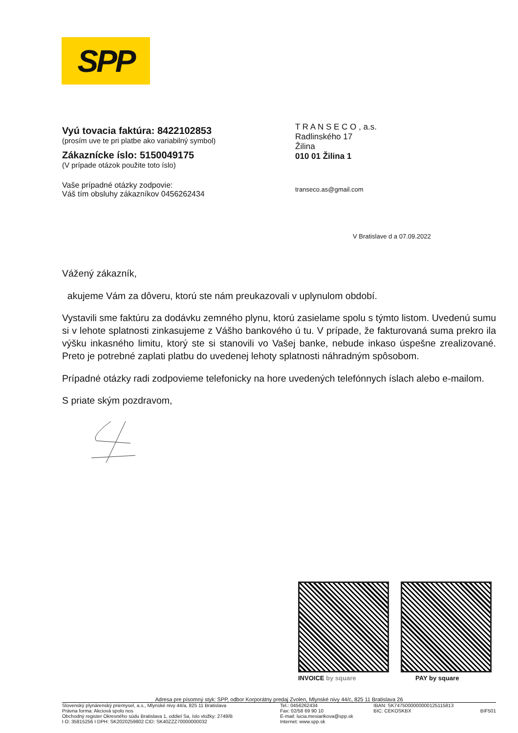SPP
Vyú tovacia faktúra: 8422102853
(prosím uve te pri platbe ako variabilný symbol)
Zákaznícke íslo: 5150049175
(V prípade otázok použite toto íslo)
Vaše prípadné otázky zodpovie:
Váš tím obsluhy zákazníkov 0456262434
T R A N S E C O , a.s.
Radlinského 17
Žilina
010 01 Žilina 1
transeco.as@gmail.com
V Bratislave d a 07.09.2022
Vážený zákazník,
akujeme Vám za dôveru, ktorú ste nám preukazovali v uplynulom období.
Vystavili sme faktúru za dodávku zemného plynu, ktorú zasielame spolu s týmto listom. Uvedenú sumu si v lehote splatnosti zinkasujeme z Vášho bankového ú tu. V prípade, že fakturovaná suma prekro ila výšku inkasného limitu, ktorý ste si stanovili vo Vašej banke, nebude inkaso úspešne zrealizované. Preto je potrebné zaplati platbu do uvedenej lehoty splatnosti náhradným spôsobom.
Prípadné otázky radi zodpovieme telefonicky na hore uvedených telefónnych íslach alebo e-mailom.
S priate ským pozdravom,
INVOICE by square PAY by square
Adresa pre písomný styk: SPP, odbor Korporátny predaj Zvolen, Mlynské nivy 44/c, 825 11 Bratislava 26
| Slovenský plynárenský priemysel, a.s., Mlynské nivy 44/a, 825 11 Bratislava Právna forma: Akciová spolo nos Obchodný register Okresného súdu Bratislava 1, oddiel Sa, íslo vložky: 2749/B I O: 35815256 I DPH: SK2020259802 CID: SK40ZZZ70000000032 | Tel.: 0456262434 Fax: 02/58 69 90 10 E-mail: lucia.mesiarikova@spp.sk Internet: www.spp.sk | IBAN: SK7475000000000125115813 BIC: CEKOSKBX | BIF501 |